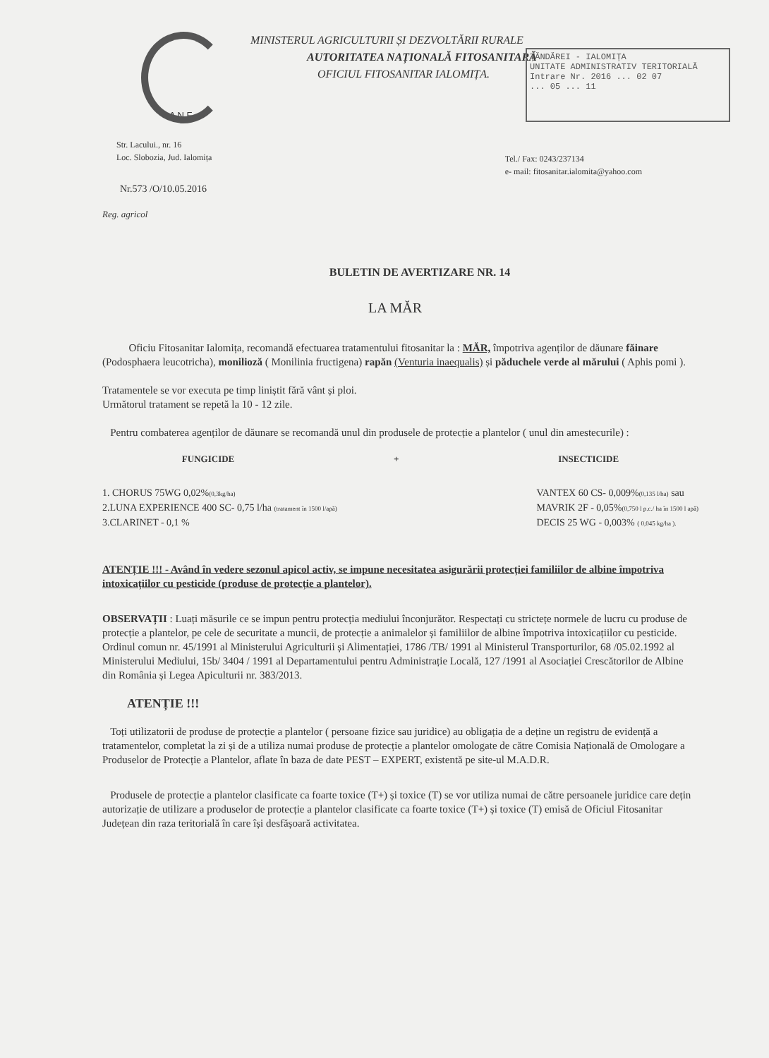ȚĂNDĂREI - IALOMIȚA
UNITATE ADMINISTRATIV TERITORIALĂ
Intrare Nr. 2016 ... 02 07
... 05 ... 11
MINISTERUL AGRICULTURII ȘI DEZVOLTĂRII RURALE
AUTORITATEA NAȚIONALĂ FITOSANITARĂ
OFICIUL FITOSANITAR IALOMIȚA.
A N F
Str. Lacului., nr. 16
Loc. Slobozia, Jud. Ialomița
Tel./ Fax: 0243/237134
e- mail: fitosanitar.ialomita@yahoo.com
Nr.573 /O/10.05.2016
Reg. agricol
BULETIN DE AVERTIZARE NR. 14
LA MĂR
Oficiu Fitosanitar Ialomița, recomandă efectuarea tratamentului fitosanitar la : MĂR, împotriva agenților de dăunare făinare (Podosphaera leucotricha), monilioză ( Monilinia fructigena) rapăn (Venturia inaequalis) și păduchele verde al mărului ( Aphis pomi ).
Tratamentele se vor executa pe timp liniștit fără vânt și ploi.
Următorul tratament se repetă la 10 - 12 zile.
Pentru combaterea agenților de dăunare se recomandă unul din produsele de protecție a plantelor ( unul din amestecurile) :
FUNGICIDE + INSECTICIDE
1. CHORUS 75WG 0,02%(0,3kg/ha)
2.LUNA EXPERIENCE 400 SC- 0,75 l/ha (tratament în 1500 l/apă)
3.CLARINET - 0,1 %
VANTEX 60 CS- 0,009%(0,135 l/ha) sau
MAVRIK 2F - 0,05%(0,750 l p.c./ ha în 1500 l apă)
DECIS 25 WG - 0,003% ( 0,045 kg/ha ).
ATENȚIE !!! - Având în vedere sezonul apicol activ, se impune necesitatea asigurării protecției familiilor de albine împotriva intoxicațiilor cu pesticide (produse de protecție a plantelor).
OBSERVAȚII : Luați măsurile ce se impun pentru protecția mediului înconjurător. Respectați cu strictețe normele de lucru cu produse de protecție a plantelor, pe cele de securitate a muncii, de protecție a animalelor și familiilor de albine împotriva intoxicațiilor cu pesticide. Ordinul comun nr. 45/1991 al Ministerului Agriculturii și Alimentației, 1786 /TB/ 1991 al Ministerul Transporturilor, 68 /05.02.1992 al Ministerului Mediului, 15b/ 3404 / 1991 al Departamentului pentru Administrație Locală, 127 /1991 al Asociației Crescătorilor de Albine din România și Legea Apiculturii nr. 383/2013.
ATENȚIE !!!
Toți utilizatorii de produse de protecție a plantelor ( persoane fizice sau juridice) au obligația de a deține un registru de evidență a tratamentelor, completat la zi și de a utiliza numai produse de protecție a plantelor omologate de către Comisia Națională de Omologare a Produselor de Protecție a Plantelor, aflate în baza de date PEST – EXPERT, existentă pe site-ul M.A.D.R.
Produsele de protecție a plantelor clasificate ca foarte toxice (T+) și toxice (T) se vor utiliza numai de către persoanele juridice care dețin autorizație de utilizare a produselor de protecție a plantelor clasificate ca foarte toxice (T+) și toxice (T) emisă de Oficiul Fitosanitar Județean din raza teritorială în care își desfășoară activitatea.